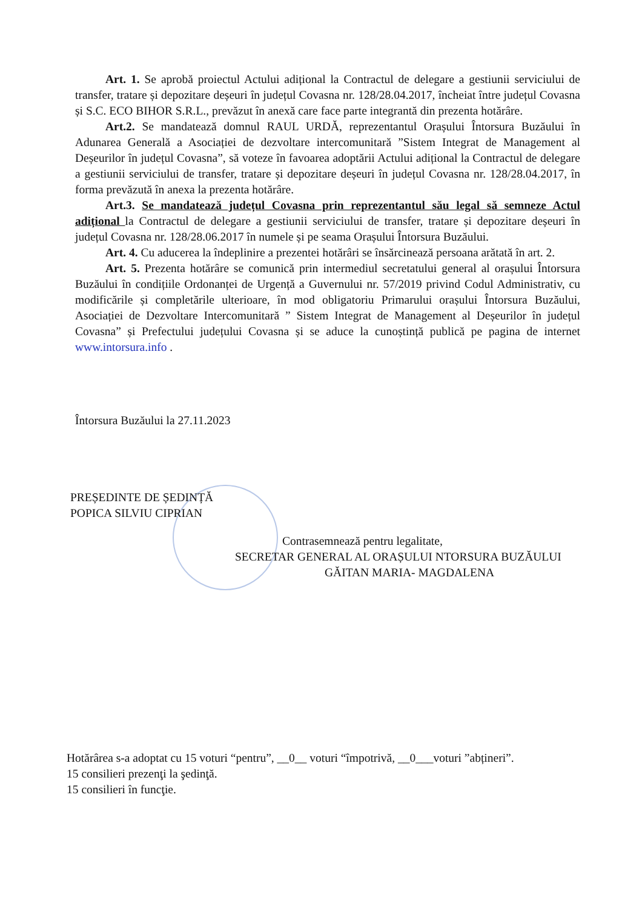Art. 1. Se aprobă proiectul Actului adițional la Contractul de delegare a gestiunii serviciului de transfer, tratare și depozitare deșeuri în județul Covasna nr. 128/28.04.2017, încheiat între județul Covasna și S.C. ECO BIHOR S.R.L., prevăzut în anexă care face parte integrantă din prezenta hotărâre.
Art.2. Se mandatează domnul RAUL URDĂ, reprezentantul Orașului Întorsura Buzăului în Adunarea Generală a Asociației de dezvoltare intercomunitară ”Sistem Integrat de Management al Deșeurilor în județul Covasna”, să voteze în favoarea adoptării Actului adițional la Contractul de delegare a gestiunii serviciului de transfer, tratare și depozitare deșeuri în județul Covasna nr. 128/28.04.2017, în forma prevăzută în anexa la prezenta hotărâre.
Art.3. Se mandatează județul Covasna prin reprezentantul său legal să semneze Actul adițional la Contractul de delegare a gestiunii serviciului de transfer, tratare și depozitare deșeuri în județul Covasna nr. 128/28.06.2017 în numele și pe seama Orașului Întorsura Buzăului.
Art. 4. Cu aducerea la îndeplinire a prezentei hotărâri se însărcinează persoana arătată în art. 2.
Art. 5. Prezenta hotărâre se comunică prin intermediul secretatului general al orașului Întorsura Buzăului în condițiile Ordonanței de Urgență a Guvernului nr. 57/2019 privind Codul Administrativ, cu modificările și completările ulterioare, în mod obligatoriu Primarului orașului Întorsura Buzăului, Asociației de Dezvoltare Intercomunitară ” Sistem Integrat de Management al Deșeurilor în județul Covasna” și Prefectului județului Covasna și se aduce la cunoștință publică pe pagina de internet www.intorsura.info .
Întorsura Buzăului la 27.11.2023
PREȘEDINTE DE ȘEDINȚĂ
POPICA SILVIU CIPRIAN
Contrasemnează pentru legalitate,
SECRETAR GENERAL AL ORAȘULUI NTORSURA BUZĂULUI
GĂITAN MARIA- MAGDALENA
Hotărârea s-a adoptat cu 15 voturi “pentru”, __0__ voturi “împotrivă, __0___voturi ”abțineri”.
15 consilieri prezenţi la şedinţă.
15 consilieri în funcţie.